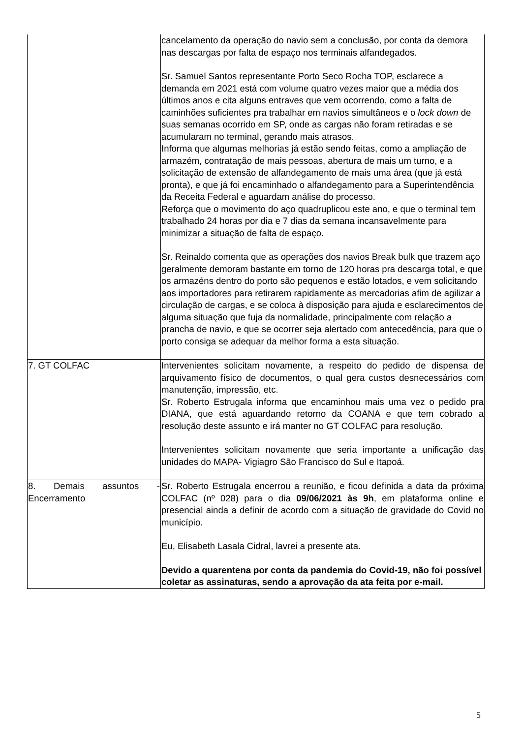| | cancelamento da operação do navio sem a conclusão, por conta da demora nas descargas por falta de espaço nos terminais alfandegados. Sr. Samuel Santos representante Porto Seco Rocha TOP, esclarece a demanda em 2021 está com volume quatro vezes maior que a média dos últimos anos e cita alguns entraves que vem ocorrendo, como a falta de caminhões suficientes pra trabalhar em navios simultâneos e o lock down de suas semanas ocorrido em SP, onde as cargas não foram retiradas e se acumularam no terminal, gerando mais atrasos. Informa que algumas melhorias já estão sendo feitas, como a ampliação de armazém, contratação de mais pessoas, abertura de mais um turno, e a solicitação de extensão de alfandegamento de mais uma área (que já está pronta), e que já foi encaminhado o alfandegamento para a Superintendência da Receita Federal e aguardam análise do processo. Reforça que o movimento do aço quadruplicou este ano, e que o terminal tem trabalhado 24 horas por dia e 7 dias da semana incansavelmente para minimizar a situação de falta de espaço. Sr. Reinaldo comenta que as operações dos navios Break bulk que trazem aço geralmente demoram bastante em torno de 120 horas pra descarga total, e que os armazéns dentro do porto são pequenos e estão lotados, e vem solicitando aos importadores para retirarem rapidamente as mercadorias afim de agilizar a circulação de cargas, e se coloca à disposição para ajuda e esclarecimentos de alguma situação que fuja da normalidade, principalmente com relação a prancha de navio, e que se ocorrer seja alertado com antecedência, para que o porto consiga se adequar da melhor forma a esta situação. |
| 7. GT COLFAC | Intervenientes solicitam novamente, a respeito do pedido de dispensa de arquivamento físico de documentos, o qual gera custos desnecessários com manutenção, impressão, etc. Sr. Roberto Estrugala informa que encaminhou mais uma vez o pedido pra DIANA, que está aguardando retorno da COANA e que tem cobrado a resolução deste assunto e irá manter no GT COLFAC para resolução. Intervenientes solicitam novamente que seria importante a unificação das unidades do MAPA- Vigiagro São Francisco do Sul e Itapoá. |
| 8. Demais assuntos - Encerramento | Sr. Roberto Estrugala encerrou a reunião, e ficou definida a data da próxima COLFAC (nº 028) para o dia 09/06/2021 às 9h , em plataforma online e presencial ainda a definir de acordo com a situação de gravidade do Covid no município. Eu, Elisabeth Lasala Cidral, lavrei a presente ata. Devido a quarentena por conta da pandemia do Covid-19, não foi possível coletar as assinaturas, sendo a aprovação da ata feita por e-mail. |
5